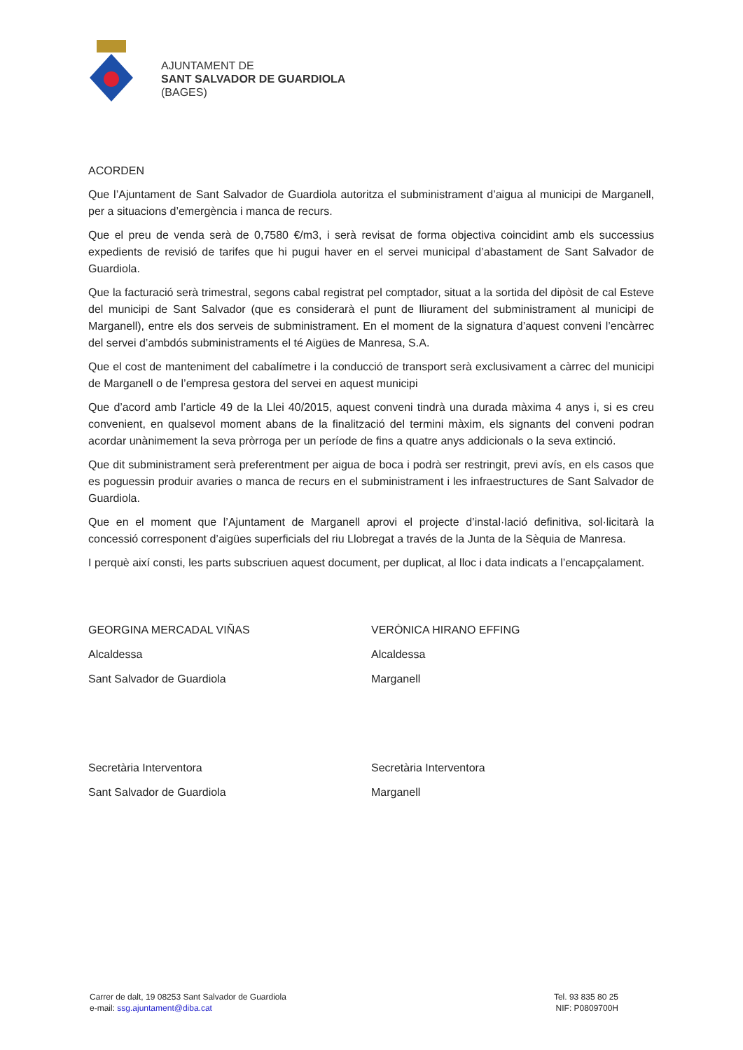AJUNTAMENT DE
SANT SALVADOR DE GUARDIOLA
(BAGES)
ACORDEN
Que l’Ajuntament de Sant Salvador de Guardiola autoritza el subministrament d’aigua al municipi de Marganell, per a situacions d’emergència i manca de recurs.
Que el preu de venda serà de 0,7580 €/m3, i serà revisat de forma objectiva coincidint amb els successius expedients de revisió de tarifes que hi pugui haver en el servei municipal d’abastament de Sant Salvador de Guardiola.
Que la facturació serà trimestral, segons cabal registrat pel comptador, situat a la sortida del dipòsit de cal Esteve del municipi de Sant Salvador (que es considerarà el punt de lliurament del subministrament al municipi de Marganell), entre els dos serveis de subministrament. En el moment de la signatura d’aquest conveni l’encàrrec del servei d’ambdós subministraments el té Aigües de Manresa, S.A.
Que el cost de manteniment del cabalímetre i la conducció de transport serà exclusivament a càrrec del municipi de Marganell o de l’empresa gestora del servei en aquest municipi
Que d’acord amb l’article 49 de la Llei 40/2015, aquest conveni tindrà una durada màxima 4 anys i, si es creu convenient, en qualsevol moment abans de la finalització del termini màxim, els signants del conveni podran acordar unànimement la seva pròrroga per un període de fins a quatre anys addicionals o la seva extinció.
Que dit subministrament serà preferentment per aigua de boca i podrà ser restringit, previ avís, en els casos que es poguessin produir avaries o manca de recurs en el subministrament i les infraestructures de Sant Salvador de Guardiola.
Que en el moment que l’Ajuntament de Marganell aprovi el projecte d’instal·lació definitiva, sol·licitarà la concessió corresponent d’aigües superficials del riu Llobregat a través de la Junta de la Sèquia de Manresa.
I perquè així consti, les parts subscriuen aquest document, per duplicat, al lloc i data indicats a l’encapçalament.
GEORGINA MERCADAL VIÑAS
Alcaldessa
Sant Salvador de Guardiola
VERÒNICA HIRANO EFFING
Alcaldessa
Marganell
Secretària Interventora
Sant Salvador de Guardiola
Secretària Interventora
Marganell
Carrer de dalt, 19 08253 Sant Salvador de Guardiola
e-mail: ssg.ajuntament@diba.cat
Tel. 93 835 80 25
NIF: P0809700H